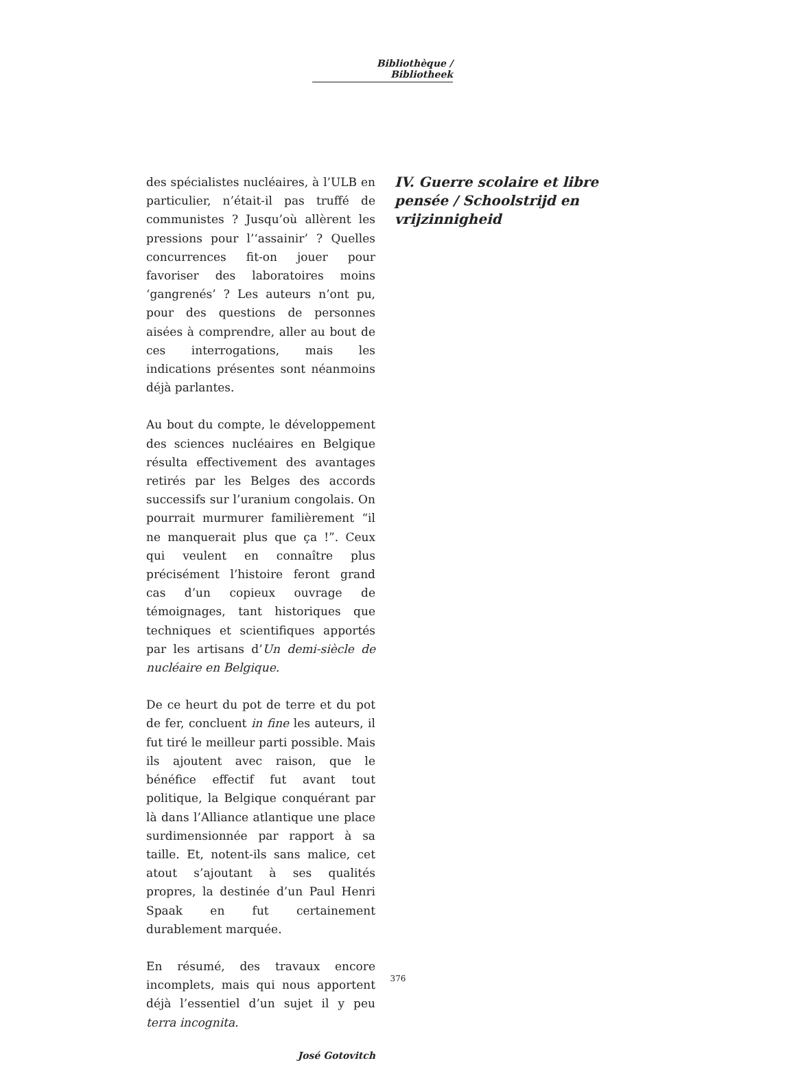Bibliothèque / Bibliotheek
des spécialistes nucléaires, à l’ULB en particulier, n’était-il pas truffé de communistes ? Jusqu’où allèrent les pressions pour l’‘assainir’ ? Quelles concurrences fit-on jouer pour favoriser des laboratoires moins ‘gangrenés’ ? Les auteurs n’ont pu, pour des questions de personnes aisées à comprendre, aller au bout de ces interrogations, mais les indications présentes sont néanmoins déjà parlantes.
Au bout du compte, le développement des sciences nucléaires en Belgique résulta effectivement des avantages retirés par les Belges des accords successifs sur l’uranium congolais. On pourrait murmurer familièrement “il ne manquerait plus que ça !”. Ceux qui veulent en connaître plus précisément l’histoire feront grand cas d’un copieux ouvrage de témoignages, tant historiques que techniques et scientifiques apportés par les artisans d’Un demi-siècle de nucléaire en Belgique.
De ce heurt du pot de terre et du pot de fer, concluent in fine les auteurs, il fut tiré le meilleur parti possible. Mais ils ajoutent avec raison, que le bénéfice effectif fut avant tout politique, la Belgique conquérant par là dans l’Alliance atlantique une place surdimensionnée par rapport à sa taille. Et, notent-ils sans malice, cet atout s’ajoutant à ses qualités propres, la destinée d’un Paul Henri Spaak en fut certainement durablement marquée.
En résumé, des travaux encore incomplets, mais qui nous apportent déjà l’essentiel d’un sujet il y peu terra incognita.
José Gotovitch
IV. Guerre scolaire et libre pensée / Schoolstrijd en vrijzinnigheid
376